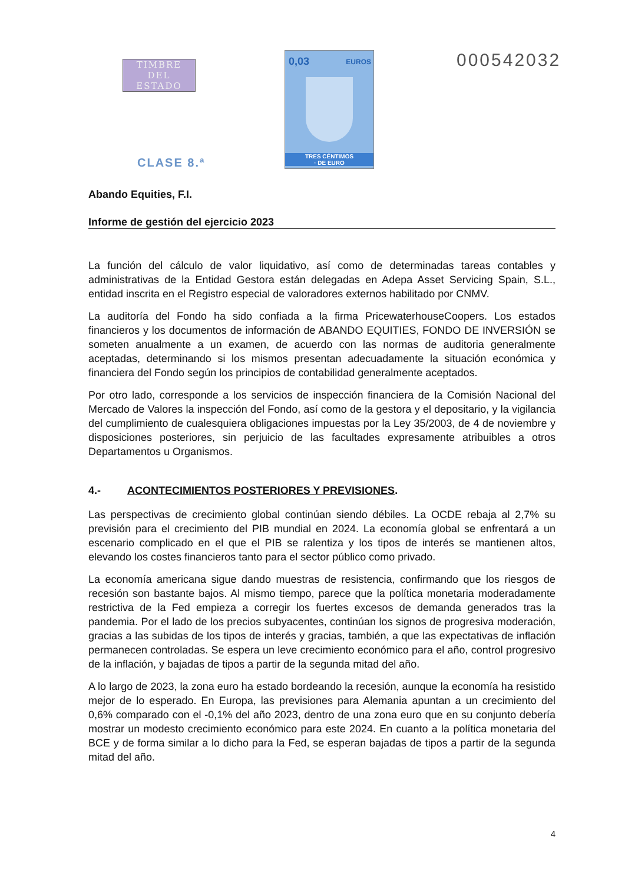TIMBRE
DEL ESTADO
0,03 EUROS
TRES CÉNTIMOS
· DE EURO
000542032
CLASE 8.ª
Abando Equities, F.I.
Informe de gestión del ejercicio 2023
La función del cálculo de valor liquidativo, así como de determinadas tareas contables y administrativas de la Entidad Gestora están delegadas en Adepa Asset Servicing Spain, S.L., entidad inscrita en el Registro especial de valoradores externos habilitado por CNMV.
La auditoría del Fondo ha sido confiada a la firma PricewaterhouseCoopers. Los estados financieros y los documentos de información de ABANDO EQUITIES, FONDO DE INVERSIÓN se someten anualmente a un examen, de acuerdo con las normas de auditoria generalmente aceptadas, determinando si los mismos presentan adecuadamente la situación económica y financiera del Fondo según los principios de contabilidad generalmente aceptados.
Por otro lado, corresponde a los servicios de inspección financiera de la Comisión Nacional del Mercado de Valores la inspección del Fondo, así como de la gestora y el depositario, y la vigilancia del cumplimiento de cualesquiera obligaciones impuestas por la Ley 35/2003, de 4 de noviembre y disposiciones posteriores, sin perjuicio de las facultades expresamente atribuibles a otros Departamentos u Organismos.
4.- ACONTECIMIENTOS POSTERIORES Y PREVISIONES.
Las perspectivas de crecimiento global continúan siendo débiles. La OCDE rebaja al 2,7% su previsión para el crecimiento del PIB mundial en 2024. La economía global se enfrentará a un escenario complicado en el que el PIB se ralentiza y los tipos de interés se mantienen altos, elevando los costes financieros tanto para el sector público como privado.
La economía americana sigue dando muestras de resistencia, confirmando que los riesgos de recesión son bastante bajos. Al mismo tiempo, parece que la política monetaria moderadamente restrictiva de la Fed empieza a corregir los fuertes excesos de demanda generados tras la pandemia. Por el lado de los precios subyacentes, continúan los signos de progresiva moderación, gracias a las subidas de los tipos de interés y gracias, también, a que las expectativas de inflación permanecen controladas. Se espera un leve crecimiento económico para el año, control progresivo de la inflación, y bajadas de tipos a partir de la segunda mitad del año.
A lo largo de 2023, la zona euro ha estado bordeando la recesión, aunque la economía ha resistido mejor de lo esperado. En Europa, las previsiones para Alemania apuntan a un crecimiento del 0,6% comparado con el -0,1% del año 2023, dentro de una zona euro que en su conjunto debería mostrar un modesto crecimiento económico para este 2024. En cuanto a la política monetaria del BCE y de forma similar a lo dicho para la Fed, se esperan bajadas de tipos a partir de la segunda mitad del año.
4